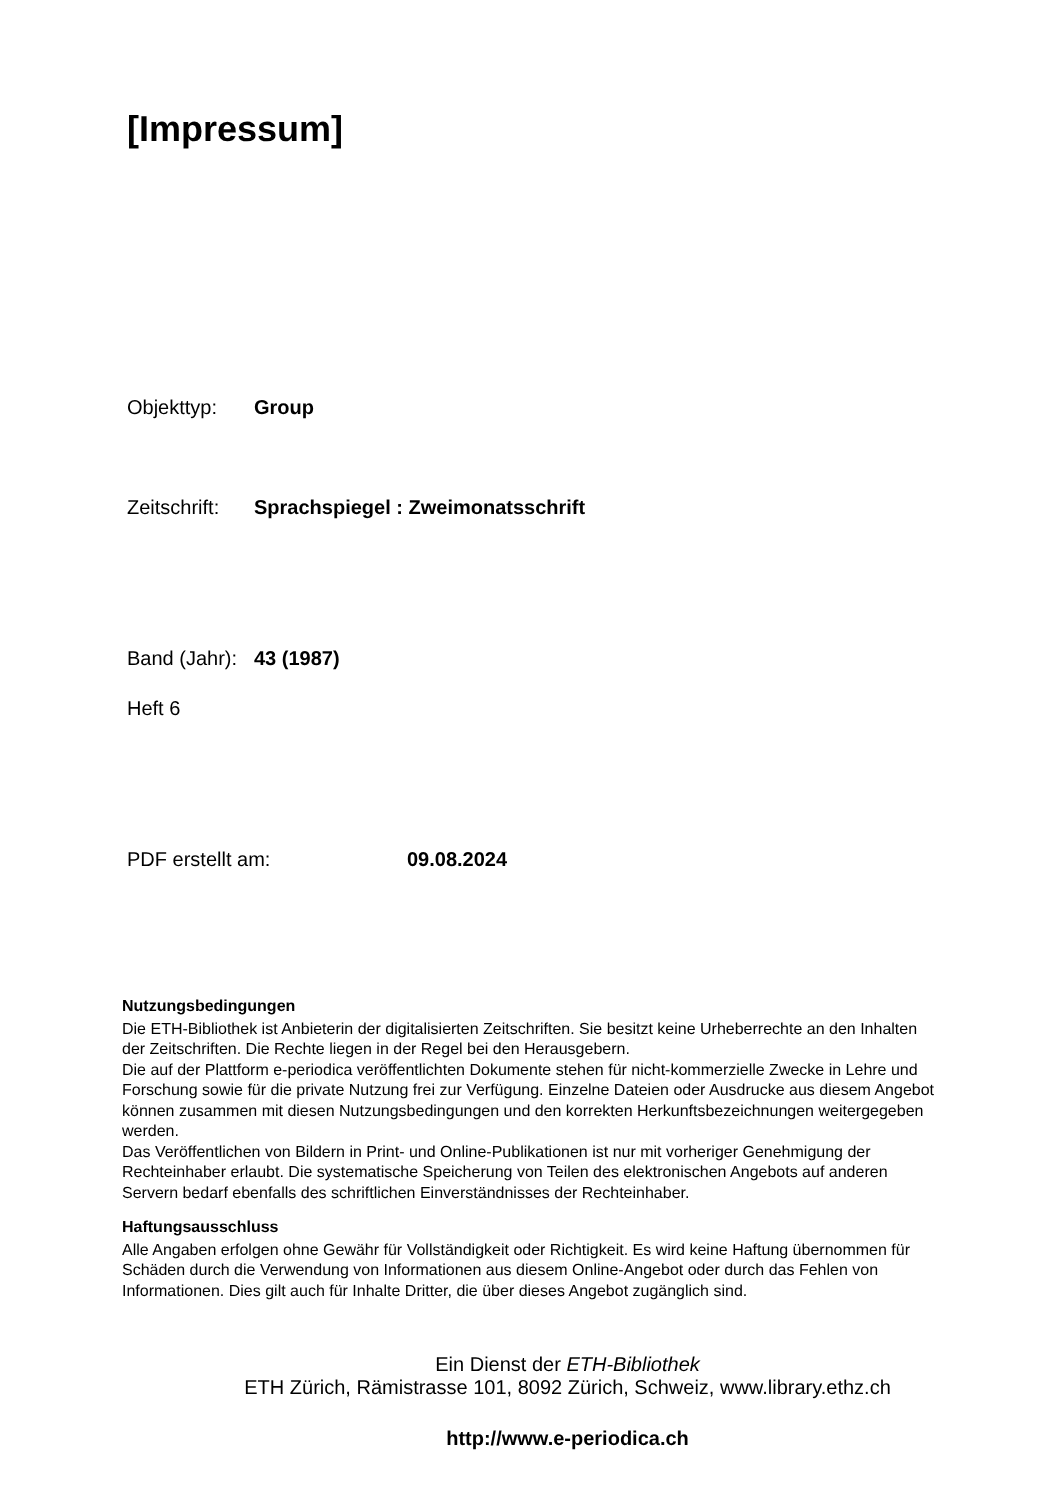[Impressum]
Objekttyp: Group
Zeitschrift: Sprachspiegel : Zweimonatsschrift
Band (Jahr): 43 (1987)
Heft 6
PDF erstellt am: 09.08.2024
Nutzungsbedingungen
Die ETH-Bibliothek ist Anbieterin der digitalisierten Zeitschriften. Sie besitzt keine Urheberrechte an den Inhalten der Zeitschriften. Die Rechte liegen in der Regel bei den Herausgebern.
Die auf der Plattform e-periodica veröffentlichten Dokumente stehen für nicht-kommerzielle Zwecke in Lehre und Forschung sowie für die private Nutzung frei zur Verfügung. Einzelne Dateien oder Ausdrucke aus diesem Angebot können zusammen mit diesen Nutzungsbedingungen und den korrekten Herkunftsbezeichnungen weitergegeben werden.
Das Veröffentlichen von Bildern in Print- und Online-Publikationen ist nur mit vorheriger Genehmigung der Rechteinhaber erlaubt. Die systematische Speicherung von Teilen des elektronischen Angebots auf anderen Servern bedarf ebenfalls des schriftlichen Einverständnisses der Rechteinhaber.
Haftungsausschluss
Alle Angaben erfolgen ohne Gewähr für Vollständigkeit oder Richtigkeit. Es wird keine Haftung übernommen für Schäden durch die Verwendung von Informationen aus diesem Online-Angebot oder durch das Fehlen von Informationen. Dies gilt auch für Inhalte Dritter, die über dieses Angebot zugänglich sind.
Ein Dienst der ETH-Bibliothek
ETH Zürich, Rämistrasse 101, 8092 Zürich, Schweiz, www.library.ethz.ch
http://www.e-periodica.ch